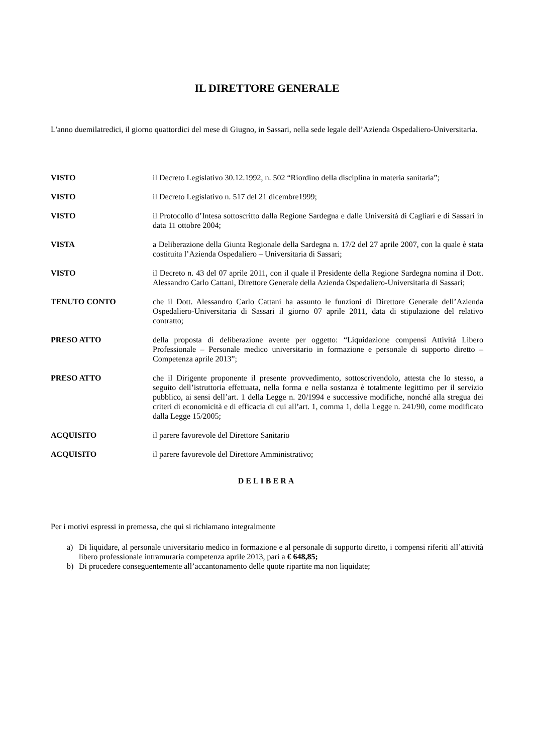IL DIRETTORE GENERALE
L'anno duemilatredici, il giorno quattordici del mese di Giugno, in Sassari, nella sede legale dell’Azienda Ospedaliero-Universitaria.
VISTO il Decreto Legislativo 30.12.1992, n. 502 “Riordino della disciplina in materia sanitaria”;
VISTO il Decreto Legislativo n. 517 del 21 dicembre1999;
VISTO il Protocollo d’Intesa sottoscritto dalla Regione Sardegna e dalle Università di Cagliari e di Sassari in data 11 ottobre 2004;
VISTA a Deliberazione della Giunta Regionale della Sardegna n. 17/2 del 27 aprile 2007, con la quale è stata costituita l’Azienda Ospedaliero – Universitaria di Sassari;
VISTO il Decreto n. 43 del 07 aprile 2011, con il quale il Presidente della Regione Sardegna nomina il Dott. Alessandro Carlo Cattani, Direttore Generale della Azienda Ospedaliero-Universitaria di Sassari;
TENUTO CONTO che il Dott. Alessandro Carlo Cattani ha assunto le funzioni di Direttore Generale dell’Azienda Ospedaliero-Universitaria di Sassari il giorno 07 aprile 2011, data di stipulazione del relativo contratto;
PRESO ATTO della proposta di deliberazione avente per oggetto: “Liquidazione compensi Attività Libero Professionale – Personale medico universitario in formazione e personale di supporto diretto – Competenza aprile 2013”;
PRESO ATTO che il Dirigente proponente il presente provvedimento, sottoscrivendolo, attesta che lo stesso, a seguito dell’istruttoria effettuata, nella forma e nella sostanza è totalmente legittimo per il servizio pubblico, ai sensi dell’art. 1 della Legge n. 20/1994 e successive modifiche, nonché alla stregua dei criteri di economicità e di efficacia di cui all’art. 1, comma 1, della Legge n. 241/90, come modificato dalla Legge 15/2005;
ACQUISITO il parere favorevole del Direttore Sanitario
ACQUISITO il parere favorevole del Direttore Amministrativo;
DELIBERA
Per i motivi espressi in premessa, che qui si richiamano integralmente
a) Di liquidare, al personale universitario medico in formazione e al personale di supporto diretto, i compensi riferiti all’attività libero professionale intramuraria competenza aprile 2013, pari a € 648,85;
b) Di procedere conseguentemente all’accantonamento delle quote ripartite ma non liquidate;